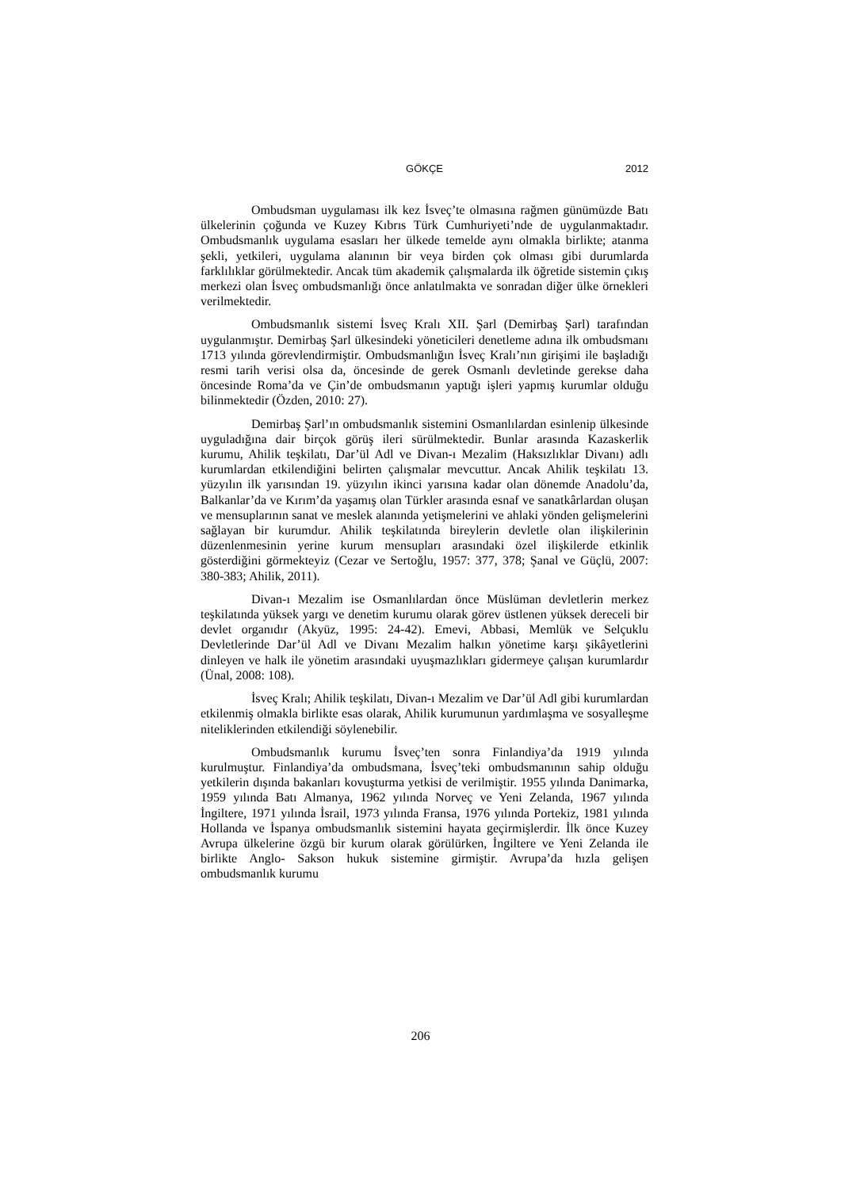GÖKÇE
2012
Ombudsman uygulaması ilk kez İsveç’te olmasına rağmen günümüzde Batı ülkelerinin çoğunda ve Kuzey Kıbrıs Türk Cumhuriyeti’nde de uygulanmaktadır. Ombudsmanlık uygulama esasları her ülkede temelde aynı olmakla birlikte; atanma şekli, yetkileri, uygulama alanının bir veya birden çok olması gibi durumlarda farklılıklar görülmektedir. Ancak tüm akademik çalışmalarda ilk öğretide sistemin çıkış merkezi olan İsveç ombudsmanlığı önce anlatılmakta ve sonradan diğer ülke örnekleri verilmektedir.
Ombudsmanlık sistemi İsveç Kralı XII. Şarl (Demirbaş Şarl) tarafından uygulanmıştır. Demirbaş Şarl ülkesindeki yöneticileri denetleme adına ilk ombudsmanı 1713 yılında görevlendirmiştir. Ombudsmanlığın İsveç Kralı’nın girişimi ile başladığı resmi tarih verisi olsa da, öncesinde de gerek Osmanlı devletinde gerekse daha öncesinde Roma’da ve Çin’de ombudsmanın yaptığı işleri yapmış kurumlar olduğu bilinmektedir (Özden, 2010: 27).
Demirbaş Şarl’ın ombudsmanlık sistemini Osmanlılardan esinlenip ülkesinde uyguladığına dair birçok görüş ileri sürülmektedir. Bunlar arasında Kazaskerlik kurumu, Ahilik teşkilatı, Dar’ül Adl ve Divan-ı Mezalim (Haksızlıklar Divanı) adlı kurumlardan etkilendiğini belirten çalışmalar mevcuttur. Ancak Ahilik teşkilatı 13. yüzyılın ilk yarısından 19. yüzyılın ikinci yarısına kadar olan dönemde Anadolu’da, Balkanlar’da ve Kırım’da yaşamış olan Türkler arasında esnaf ve sanatkârlardan oluşan ve mensuplarının sanat ve meslek alanında yetişmelerini ve ahlaki yönden gelişmelerini sağlayan bir kurumdur. Ahilik teşkilatında bireylerin devletle olan ilişkilerinin düzenlenmesinin yerine kurum mensupları arasındaki özel ilişkilerde etkinlik gösterdiğini görmekteyiz (Cezar ve Sertoğlu, 1957: 377, 378; Şanal ve Güçlü, 2007: 380-383; Ahilik, 2011).
Divan-ı Mezalim ise Osmanlılardan önce Müslüman devletlerin merkez teşkilatında yüksek yargı ve denetim kurumu olarak görev üstlenen yüksek dereceli bir devlet organıdır (Akyüz, 1995: 24-42). Emevi, Abbasi, Memlük ve Selçuklu Devletlerinde Dar’ül Adl ve Divanı Mezalim halkın yönetime karşı şikâyetlerini dinleyen ve halk ile yönetim arasındaki uyuşmazlıkları gidermeye çalışan kurumlardır (Ünal, 2008: 108).
İsveç Kralı; Ahilik teşkilatı, Divan-ı Mezalim ve Dar’ül Adl gibi kurumlardan etkilenmiş olmakla birlikte esas olarak, Ahilik kurumunun yardımlaşma ve sosyalleşme niteliklerinden etkilendiği söylenebilir.
Ombudsmanlık kurumu İsveç’ten sonra Finlandiya’da 1919 yılında kurulmuştur. Finlandiya’da ombudsmana, İsveç’teki ombudsmanının sahip olduğu yetkilerin dışında bakanları kovuşturma yetkisi de verilmiştir. 1955 yılında Danimarka, 1959 yılında Batı Almanya, 1962 yılında Norveç ve Yeni Zelanda, 1967 yılında İngiltere, 1971 yılında İsrail, 1973 yılında Fransa, 1976 yılında Portekiz, 1981 yılında Hollanda ve İspanya ombudsmanlık sistemini hayata geçirmişlerdir. İlk önce Kuzey Avrupa ülkelerine özgü bir kurum olarak görülürken, İngiltere ve Yeni Zelanda ile birlikte Anglo- Sakson hukuk sistemine girmiştir. Avrupa’da hızla gelişen ombudsmanlık kurumu
206